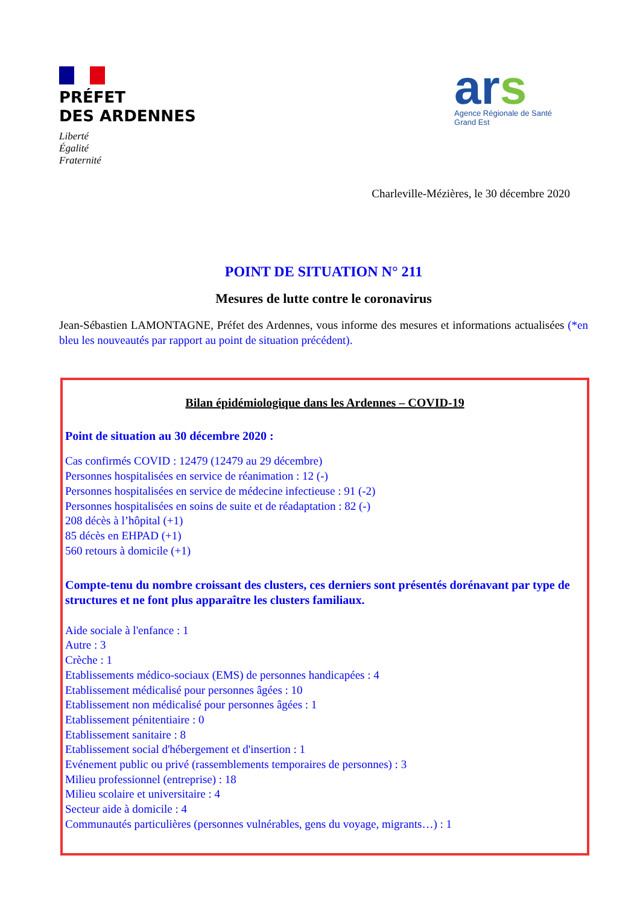PRÉFET
DES ARDENNES
Liberté
Égalité
Fraternité
ars
Agence Régionale de Santé
Grand Est
Charleville-Mézières, le 30 décembre 2020
POINT DE SITUATION N° 211
Mesures de lutte contre le coronavirus
Jean-Sébastien LAMONTAGNE, Préfet des Ardennes, vous informe des mesures et informations actualisées (*en bleu les nouveautés par rapport au point de situation précédent).
Bilan épidémiologique dans les Ardennes – COVID-19
Point de situation au 30 décembre 2020 :
Cas confirmés COVID : 12479 (12479 au 29 décembre)
Personnes hospitalisées en service de réanimation : 12 (-)
Personnes hospitalisées en service de médecine infectieuse : 91 (-2)
Personnes hospitalisées en soins de suite et de réadaptation : 82 (-)
208 décès à l’hôpital (+1)
85 décès en EHPAD (+1)
560 retours à domicile (+1)
Compte-tenu du nombre croissant des clusters, ces derniers sont présentés dorénavant par type de structures et ne font plus apparaître les clusters familiaux.
Aide sociale à l'enfance : 1
Autre : 3
Crèche : 1
Etablissements médico-sociaux (EMS) de personnes handicapées : 4
Etablissement médicalisé pour personnes âgées : 10
Etablissement non médicalisé pour personnes âgées : 1
Etablissement pénitentiaire : 0
Etablissement sanitaire : 8
Etablissement social d'hébergement et d'insertion : 1
Evénement public ou privé (rassemblements temporaires de personnes) : 3
Milieu professionnel (entreprise) : 18
Milieu scolaire et universitaire : 4
Secteur aide à domicile : 4
Communautés particulières (personnes vulnérables, gens du voyage, migrants…) : 1